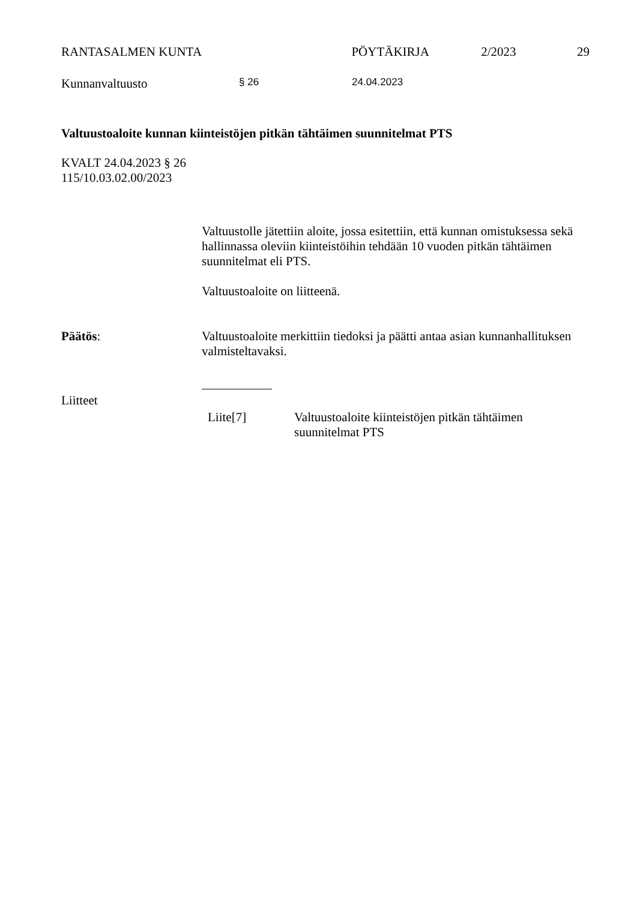RANTASALMEN KUNTA PÖYTÄKIRJA 2/2023 29
Kunnanvaltuusto § 26 24.04.2023
Valtuustoaloite kunnan kiinteistöjen pitkän tähtäimen suunnitelmat PTS
KVALT 24.04.2023 § 26
115/10.03.02.00/2023
Valtuustolle jätettiin aloite, jossa esitettiin, että kunnan omistuksessa sekä hallinnassa oleviin kiinteistöihin tehdään 10 vuoden pitkän tähtäimen suunnitelmat eli PTS.
Valtuustoaloite on liitteenä.
Päätös: Valtuustoaloite merkittiin tiedoksi ja päätti antaa asian kunnanhallituksen valmisteltavaksi.
Liitteet
Liite[7] Valtuustoaloite kiinteistöjen pitkän tähtäimen suunnitelmat PTS